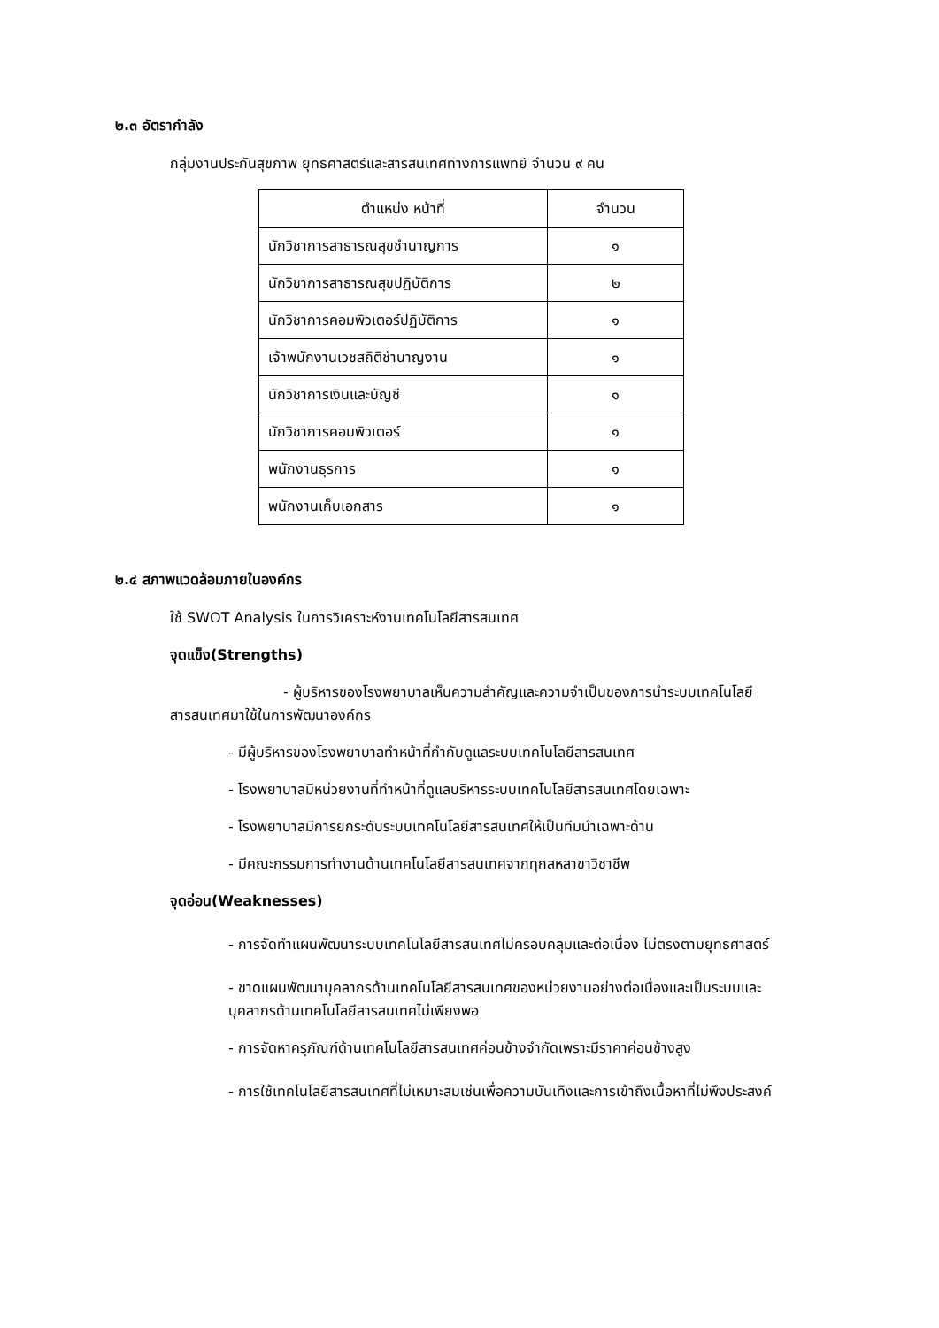๒.๓ อัตรากำลัง
กลุ่มงานประกันสุขภาพ ยุทธศาสตร์และสารสนเทศทางการแพทย์ จำนวน ๙ คน
| ตำแหน่ง หน้าที่ | จำนวน |
| นักวิชาการสาธารณสุขชำนาญการ | ๑ |
| นักวิชาการสาธารณสุขปฏิบัติการ | ๒ |
| นักวิชาการคอมพิวเตอร์ปฏิบัติการ | ๑ |
| เจ้าพนักงานเวชสถิติชำนาญงาน | ๑ |
| นักวิชาการเงินและบัญชี | ๑ |
| นักวิชาการคอมพิวเตอร์ | ๑ |
| พนักงานธุรการ | ๑ |
| พนักงานเก็บเอกสาร | ๑ |
๒.๔ สภาพแวดล้อมภายในองค์กร
ใช้ SWOT Analysis ในการวิเคราะห์งานเทคโนโลยีสารสนเทศ
จุดแข็ง(Strengths)
- ผู้บริหารของโรงพยาบาลเห็นความสำคัญและความจำเป็นของการนำระบบเทคโนโลยีสารสนเทศมาใช้ในการพัฒนาองค์กร
- มีผู้บริหารของโรงพยาบาลทำหน้าที่กำกับดูแลระบบเทคโนโลยีสารสนเทศ
- โรงพยาบาลมีหน่วยงานที่ทำหน้าที่ดูแลบริหารระบบเทคโนโลยีสารสนเทศโดยเฉพาะ
- โรงพยาบาลมีการยกระดับระบบเทคโนโลยีสารสนเทศให้เป็นทีมนำเฉพาะด้าน
- มีคณะกรรมการทำงานด้านเทคโนโลยีสารสนเทศจากทุกสหสาขาวิชาชีพ
จุดอ่อน(Weaknesses)
- การจัดทำแผนพัฒนาระบบเทคโนโลยีสารสนเทศไม่ครอบคลุมและต่อเนื่อง ไม่ตรงตามยุทธศาสตร์
- ขาดแผนพัฒนาบุคลากรด้านเทคโนโลยีสารสนเทศของหน่วยงานอย่างต่อเนื่องและเป็นระบบและบุคลากรด้านเทคโนโลยีสารสนเทศไม่เพียงพอ
- การจัดหาครุภัณฑ์ด้านเทคโนโลยีสารสนเทศค่อนข้างจำกัดเพราะมีราคาค่อนข้างสูง
- การใช้เทคโนโลยีสารสนเทศที่ไม่เหมาะสมเช่นเพื่อความบันเทิงและการเข้าถึงเนื้อหาที่ไม่พึงประสงค์